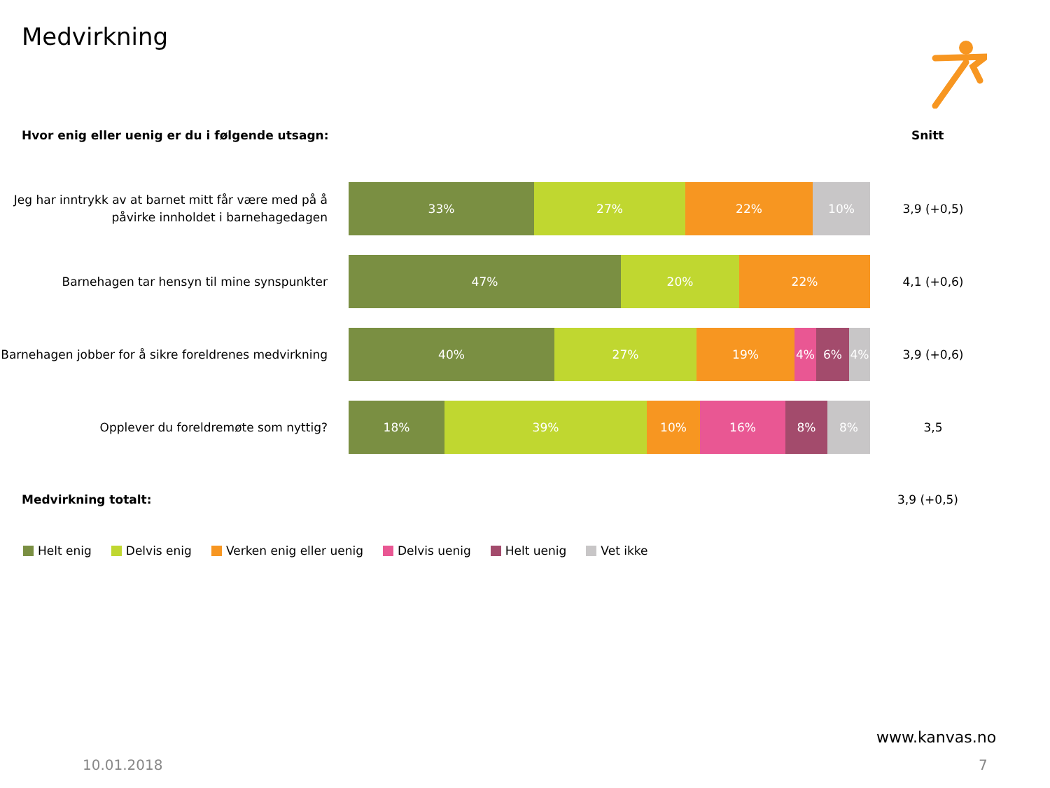Medvirkning
Hvor enig eller uenig er du i følgende utsagn:
Snitt
Jeg har inntrykk av at barnet mitt får være med på å påvirke innholdet i barnehagedagen
33% 27% 22% 10%
3,9 (+0,5)
Barnehagen tar hensyn til mine synspunkter
47% 20% 22%
4,1 (+0,6)
Barnehagen jobber for å sikre foreldrenes medvirkning
40% 27% 19% 4% 6% 4%
3,9 (+0,6)
Opplever du foreldremøte som nyttig?
18% 39% 10% 16% 8% 8%
3,5
Medvirkning totalt: 3,9 (+0,5)
Helt enig Delvis enig Verken enig eller uenig Delvis uenig Helt uenig Vet ikke
www.kanvas.no
10.01.2018 7